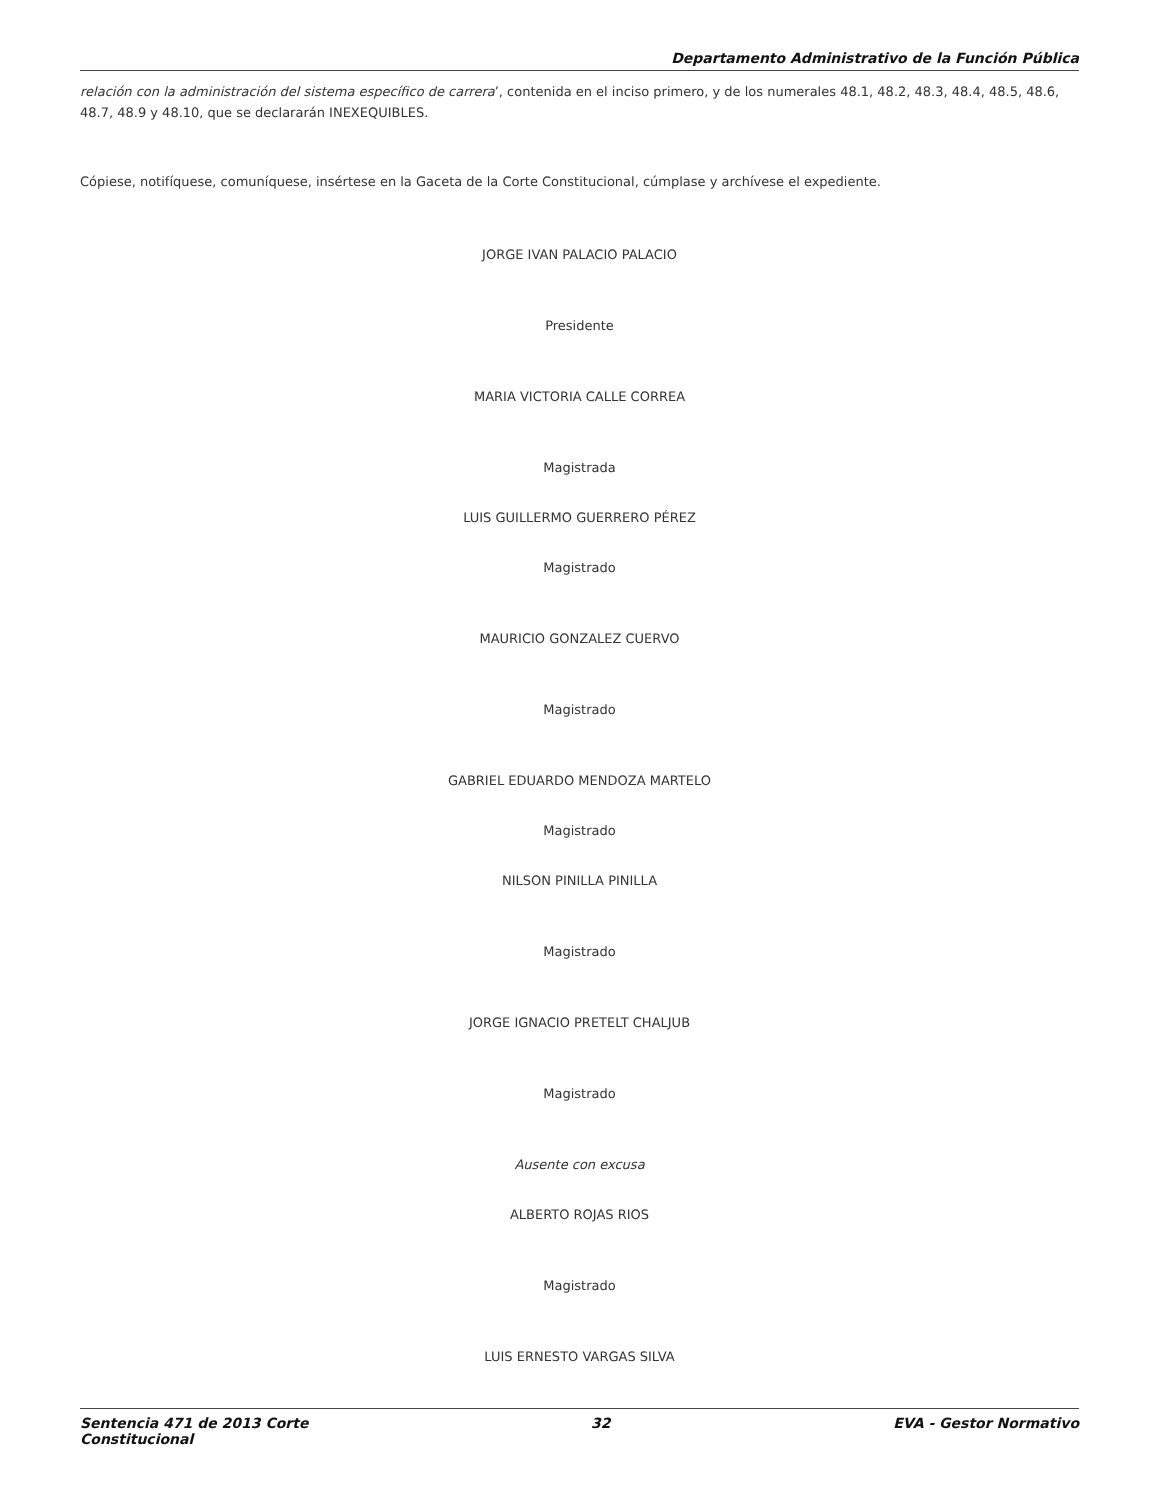Departamento Administrativo de la Función Pública
relación con la administración del sistema específico de carrera’, contenida en el inciso primero, y de los numerales 48.1, 48.2, 48.3, 48.4, 48.5, 48.6, 48.7, 48.9 y 48.10, que se declararán INEXEQUIBLES.
Cópiese, notifíquese, comuníquese, insértese en la Gaceta de la Corte Constitucional, cúmplase y archívese el expediente.
JORGE IVAN PALACIO PALACIO
Presidente
MARIA VICTORIA CALLE CORREA
Magistrada
LUIS GUILLERMO GUERRERO PÉREZ
Magistrado
MAURICIO GONZALEZ CUERVO
Magistrado
GABRIEL EDUARDO MENDOZA MARTELO
Magistrado
NILSON PINILLA PINILLA
Magistrado
JORGE IGNACIO PRETELT CHALJUB
Magistrado
Ausente con excusa
ALBERTO ROJAS RIOS
Magistrado
LUIS ERNESTO VARGAS SILVA
Sentencia 471 de 2013 Corte
Constitucional 32 EVA - Gestor Normativo